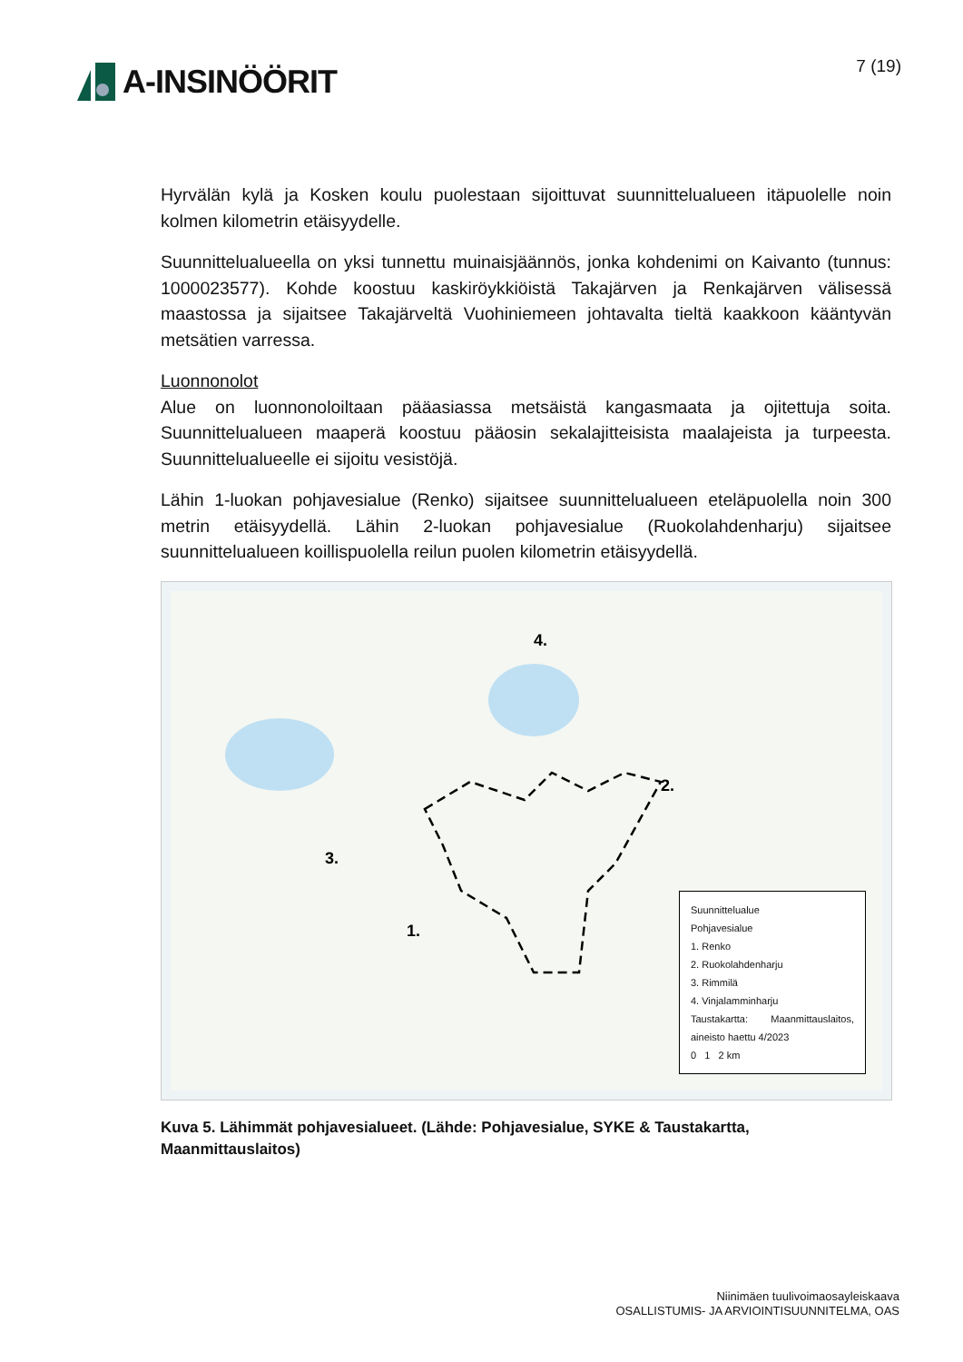A-INSINÖÖRIT
7 (19)
Hyrvälän kylä ja Kosken koulu puolestaan sijoittuvat suunnittelualueen itäpuolelle noin kolmen kilometrin etäisyydelle.
Suunnittelualueella on yksi tunnettu muinaisjäännös, jonka kohdenimi on Kaivanto (tunnus: 1000023577). Kohde koostuu kaskiröykkiöistä Takajärven ja Renkajärven välisessä maastossa ja sijaitsee Takajärveltä Vuohiniemeen johtavalta tieltä kaakkoon kääntyvän metsätien varressa.
Luonnonolot
Alue on luonnonoloiltaan pääasiassa metsäistä kangasmaata ja ojitettuja soita. Suunnittelualueen maaperä koostuu pääosin sekalajitteisista maalajeista ja turpeesta. Suunnittelualueelle ei sijoitu vesistöjä.
Lähin 1-luokan pohjavesialue (Renko) sijaitsee suunnittelualueen eteläpuolella noin 300 metrin etäisyydellä. Lähin 2-luokan pohjavesialue (Ruokolahdenharju) sijaitsee suunnittelualueen koillispuolella reilun puolen kilometrin etäisyydellä.
1.
2.
3.
4.
Suunnittelualue
Pohjavesialue
1. Renko
2. Ruokolahdenharju
3. Rimmilä
4. Vinjalamminharju
Taustakartta: Maanmittauslaitos, aineisto haettu 4/2023
0 1 2 km
Kuva 5. Lähimmät pohjavesialueet. (Lähde: Pohjavesialue, SYKE & Taustakartta, Maanmittauslaitos)
Niinimäen tuulivoimaosayleiskaava
OSALLISTUMIS- JA ARVIOINTISUUNNITELMA, OAS